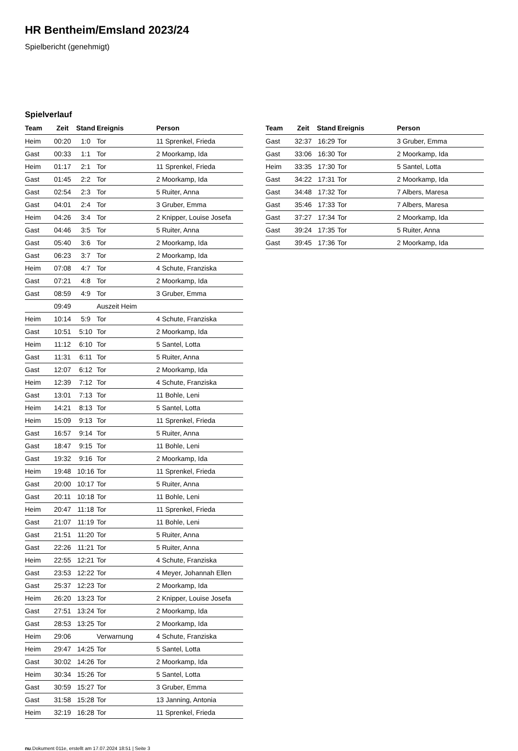HR Bentheim/Emsland 2023/24
Spielbericht (genehmigt)
Spielverlauf
| Team | Zeit | Stand | Ereignis | Person |
| --- | --- | --- | --- | --- |
| Heim | 00:20 | 1:0 | Tor | 11 Sprenkel, Frieda |
| Gast | 00:33 | 1:1 | Tor | 2 Moorkamp, Ida |
| Heim | 01:17 | 2:1 | Tor | 11 Sprenkel, Frieda |
| Gast | 01:45 | 2:2 | Tor | 2 Moorkamp, Ida |
| Gast | 02:54 | 2:3 | Tor | 5 Ruiter, Anna |
| Gast | 04:01 | 2:4 | Tor | 3 Gruber, Emma |
| Heim | 04:26 | 3:4 | Tor | 2 Knipper, Louise Josefa |
| Gast | 04:46 | 3:5 | Tor | 5 Ruiter, Anna |
| Gast | 05:40 | 3:6 | Tor | 2 Moorkamp, Ida |
| Gast | 06:23 | 3:7 | Tor | 2 Moorkamp, Ida |
| Heim | 07:08 | 4:7 | Tor | 4 Schute, Franziska |
| Gast | 07:21 | 4:8 | Tor | 2 Moorkamp, Ida |
| Gast | 08:59 | 4:9 | Tor | 3 Gruber, Emma |
| | 09:49 | | Auszeit Heim | |
| Heim | 10:14 | 5:9 | Tor | 4 Schute, Franziska |
| Gast | 10:51 | 5:10 | Tor | 2 Moorkamp, Ida |
| Heim | 11:12 | 6:10 | Tor | 5 Santel, Lotta |
| Gast | 11:31 | 6:11 | Tor | 5 Ruiter, Anna |
| Gast | 12:07 | 6:12 | Tor | 2 Moorkamp, Ida |
| Heim | 12:39 | 7:12 | Tor | 4 Schute, Franziska |
| Gast | 13:01 | 7:13 | Tor | 11 Bohle, Leni |
| Heim | 14:21 | 8:13 | Tor | 5 Santel, Lotta |
| Heim | 15:09 | 9:13 | Tor | 11 Sprenkel, Frieda |
| Gast | 16:57 | 9:14 | Tor | 5 Ruiter, Anna |
| Gast | 18:47 | 9:15 | Tor | 11 Bohle, Leni |
| Gast | 19:32 | 9:16 | Tor | 2 Moorkamp, Ida |
| Heim | 19:48 | 10:16 | Tor | 11 Sprenkel, Frieda |
| Gast | 20:00 | 10:17 | Tor | 5 Ruiter, Anna |
| Gast | 20:11 | 10:18 | Tor | 11 Bohle, Leni |
| Heim | 20:47 | 11:18 | Tor | 11 Sprenkel, Frieda |
| Gast | 21:07 | 11:19 | Tor | 11 Bohle, Leni |
| Gast | 21:51 | 11:20 | Tor | 5 Ruiter, Anna |
| Gast | 22:26 | 11:21 | Tor | 5 Ruiter, Anna |
| Heim | 22:55 | 12:21 | Tor | 4 Schute, Franziska |
| Gast | 23:53 | 12:22 | Tor | 4 Meyer, Johannah Ellen |
| Gast | 25:37 | 12:23 | Tor | 2 Moorkamp, Ida |
| Heim | 26:20 | 13:23 | Tor | 2 Knipper, Louise Josefa |
| Gast | 27:51 | 13:24 | Tor | 2 Moorkamp, Ida |
| Gast | 28:53 | 13:25 | Tor | 2 Moorkamp, Ida |
| Heim | 29:06 | | Verwarnung | 4 Schute, Franziska |
| Heim | 29:47 | 14:25 | Tor | 5 Santel, Lotta |
| Gast | 30:02 | 14:26 | Tor | 2 Moorkamp, Ida |
| Heim | 30:34 | 15:26 | Tor | 5 Santel, Lotta |
| Gast | 30:59 | 15:27 | Tor | 3 Gruber, Emma |
| Gast | 31:58 | 15:28 | Tor | 13 Janning, Antonia |
| Heim | 32:19 | 16:28 | Tor | 11 Sprenkel, Frieda |
| Team | Zeit | Stand | Ereignis | Person |
| --- | --- | --- | --- | --- |
| Gast | 32:37 | 16:29 | Tor | 3 Gruber, Emma |
| Gast | 33:06 | 16:30 | Tor | 2 Moorkamp, Ida |
| Heim | 33:35 | 17:30 | Tor | 5 Santel, Lotta |
| Gast | 34:22 | 17:31 | Tor | 2 Moorkamp, Ida |
| Gast | 34:48 | 17:32 | Tor | 7 Albers, Maresa |
| Gast | 35:46 | 17:33 | Tor | 7 Albers, Maresa |
| Gast | 37:27 | 17:34 | Tor | 2 Moorkamp, Ida |
| Gast | 39:24 | 17:35 | Tor | 5 Ruiter, Anna |
| Gast | 39:45 | 17:36 | Tor | 2 Moorkamp, Ida |
nu.Dokument 011e, erstellt am 17.07.2024 18:51 | Seite 3